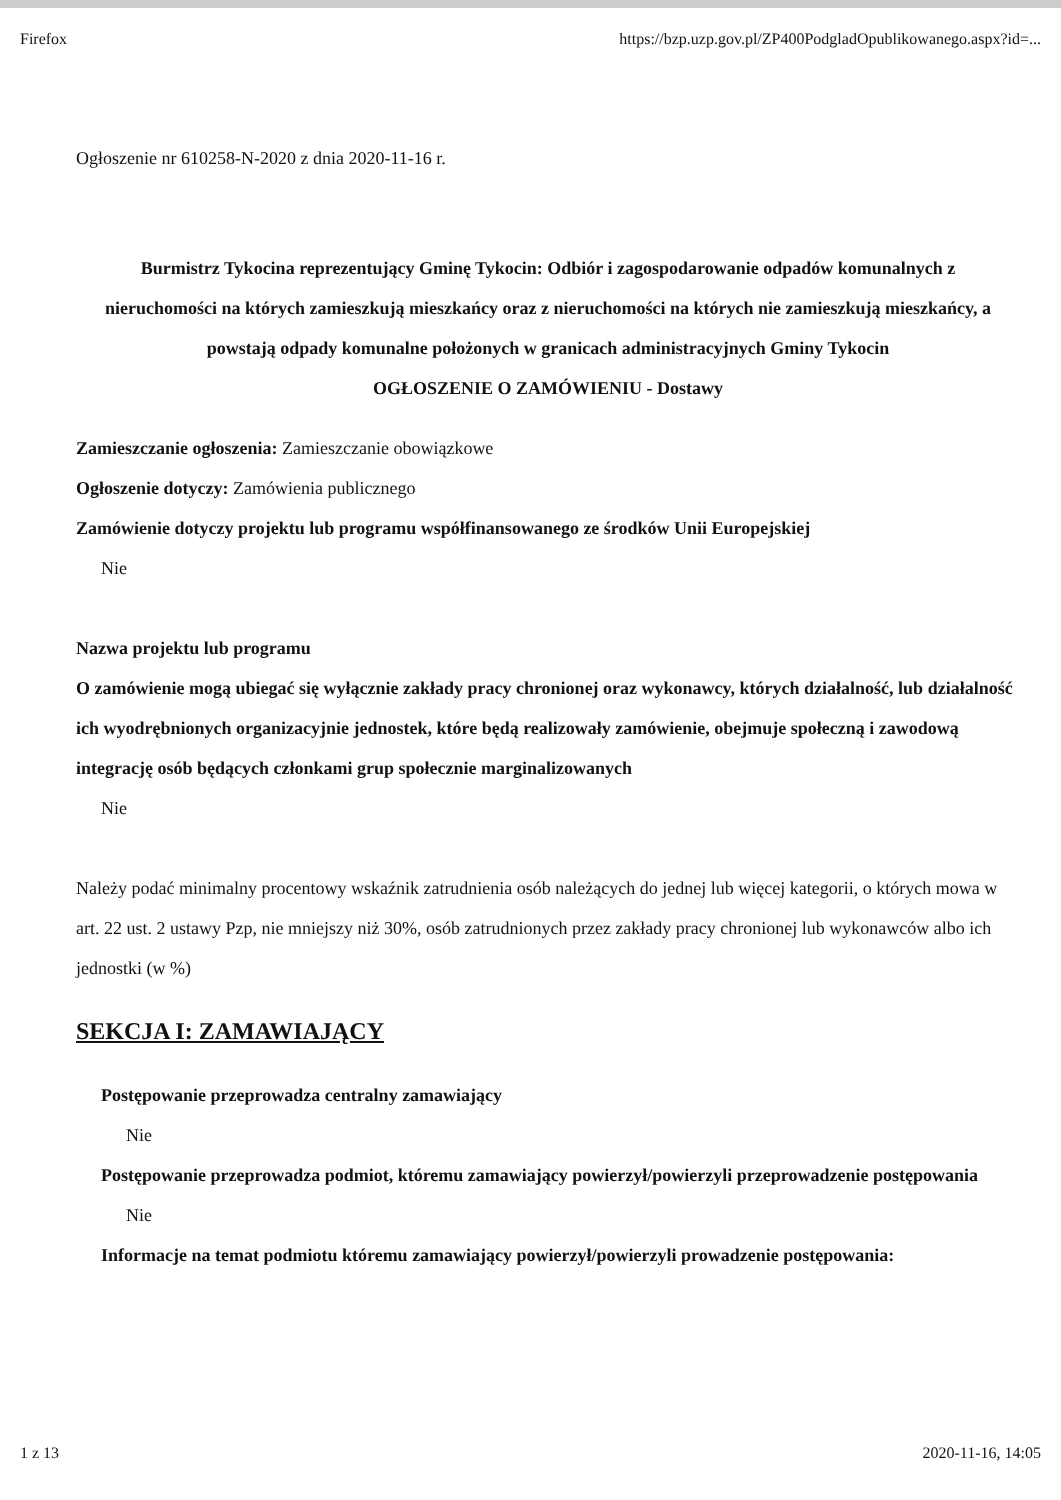Firefox https://bzp.uzp.gov.pl/ZP400PodgladOpublikowanego.aspx?id=...
Ogłoszenie nr 610258-N-2020 z dnia 2020-11-16 r.
Burmistrz Tykocina reprezentujący Gminę Tykocin: Odbiór i zagospodarowanie odpadów komunalnych z nieruchomości na których zamieszkują mieszkańcy oraz z nieruchomości na których nie zamieszkują mieszkańcy, a powstają odpady komunalne położonych w granicach administracyjnych Gminy Tykocin
OGŁOSZENIE O ZAMÓWIENIU - Dostawy
Zamieszczanie ogłoszenia: Zamieszczanie obowiązkowe
Ogłoszenie dotyczy: Zamówienia publicznego
Zamówienie dotyczy projektu lub programu współfinansowanego ze środków Unii Europejskiej
Nie
Nazwa projektu lub programu
O zamówienie mogą ubiegać się wyłącznie zakłady pracy chronionej oraz wykonawcy, których działalność, lub działalność ich wyodrębnionych organizacyjnie jednostek, które będą realizowały zamówienie, obejmuje społeczną i zawodową integrację osób będących członkami grup społecznie marginalizowanych
Nie
Należy podać minimalny procentowy wskaźnik zatrudnienia osób należących do jednej lub więcej kategorii, o których mowa w art. 22 ust. 2 ustawy Pzp, nie mniejszy niż 30%, osób zatrudnionych przez zakłady pracy chronionej lub wykonawców albo ich jednostki (w %)
SEKCJA I: ZAMAWIAJĄCY
Postępowanie przeprowadza centralny zamawiający
Nie
Postępowanie przeprowadza podmiot, któremu zamawiający powierzył/powierzyli przeprowadzenie postępowania
Nie
Informacje na temat podmiotu któremu zamawiający powierzył/powierzyli prowadzenie postępowania:
1 z 13 2020-11-16, 14:05